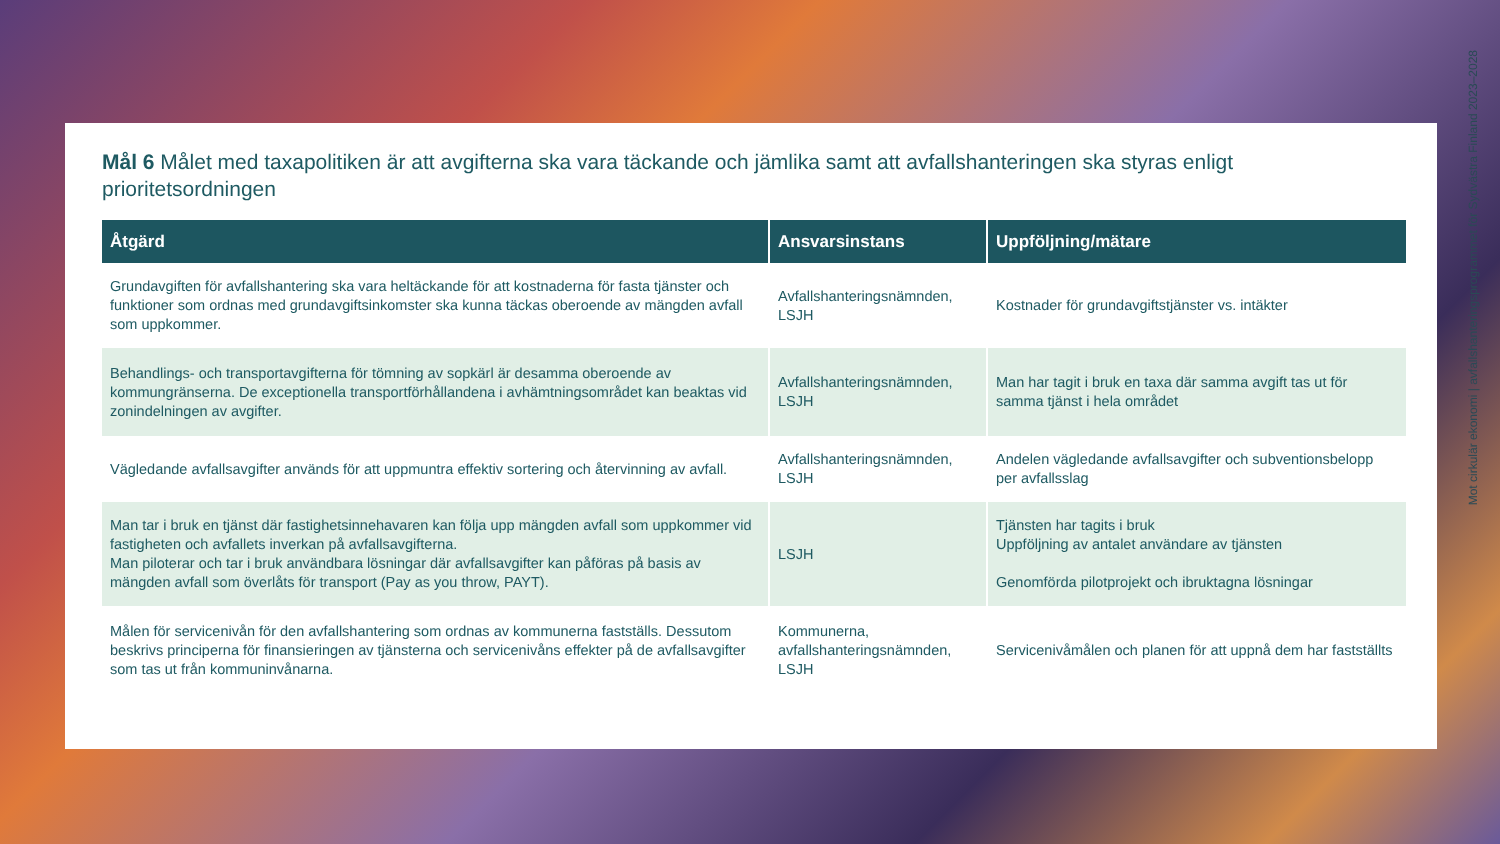Mål 6 Målet med taxapolitiken är att avgifterna ska vara täckande och jämlika samt att avfallshanteringen ska styras enligt prioritetsordningen
| Åtgärd | Ansvarsinstans | Uppföljning/mätare |
| --- | --- | --- |
| Grundavgiften för avfallshantering ska vara heltäckande för att kostnaderna för fasta tjänster och funktioner som ordnas med grundavgiftsinkomster ska kunna täckas oberoende av mängden avfall som uppkommer. | Avfallshanteringsnämnden, LSJH | Kostnader för grundavgiftstjänster vs. intäkter |
| Behandlings- och transportavgifterna för tömning av sopkärl är desamma oberoende av kommungränserna. De exceptionella transportförhållandena i avhämtningsområdet kan beaktas vid zonindelningen av avgifter. | Avfallshanteringsnämnden, LSJH | Man har tagit i bruk en taxa där samma avgift tas ut för samma tjänst i hela området |
| Vägledande avfallsavgifter används för att uppmuntra effektiv sortering och återvinning av avfall. | Avfallshanteringsnämnden, LSJH | Andelen vägledande avfallsavgifter och subventionsbelopp per avfallsslag |
| Man tar i bruk en tjänst där fastighetsinnehavaren kan följa upp mängden avfall som uppkommer vid fastigheten och avfallets inverkan på avfallsavgifterna. Man piloterar och tar i bruk användbara lösningar där avfallsavgifter kan påföras på basis av mängden avfall som överlåts för transport (Pay as you throw, PAYT). | LSJH | Tjänsten har tagits i bruk Uppföljning av antalet användare av tjänsten Genomförda pilotprojekt och ibruktagna lösningar |
| Målen för servicenivån för den avfallshantering som ordnas av kommunerna fastställs. Dessutom beskrivs principerna för finansieringen av tjänsterna och servicenivåns effekter på de avfallsavgifter som tas ut från kommuninvånarna. | Kommunerna, avfallshanteringsnämnden, LSJH | Servicenivåmålen och planen för att uppnå dem har fastställts |
Mot cirkulär ekonomi | avfallshanteringsprogrammet för Sydvästra Finland 2023–2028